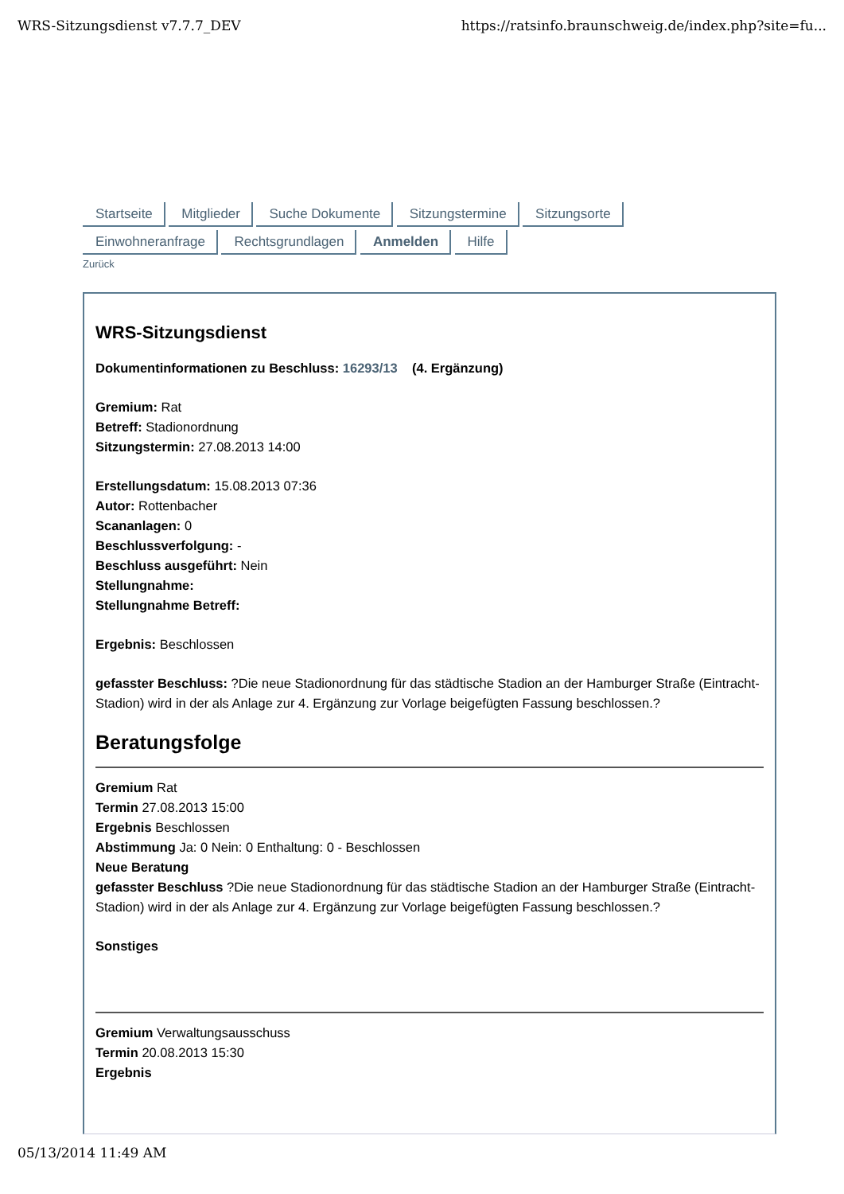WRS-Sitzungsdienst v7.7.7_DEV https://ratsinfo.braunschweig.de/index.php?site=fu...
Startseite Mitglieder Suche Dokumente Sitzungstermine Sitzungsorte Einwohneranfrage Rechtsgrundlagen Anmelden Hilfe
Zurück
WRS-Sitzungsdienst
Dokumentinformationen zu Beschluss: 16293/13 (4. Ergänzung)
Gremium: Rat
Betreff: Stadionordnung
Sitzungstermin: 27.08.2013 14:00
Erstellungsdatum: 15.08.2013 07:36
Autor: Rottenbacher
Scananlagen: 0
Beschlussverfolgung: -
Beschluss ausgeführt: Nein
Stellungnahme:
Stellungnahme Betreff:
Ergebnis: Beschlossen
gefasster Beschluss: ?Die neue Stadionordnung für das städtische Stadion an der Hamburger Straße (Eintracht-Stadion) wird in der als Anlage zur 4. Ergänzung zur Vorlage beigefügten Fassung beschlossen.?
Beratungsfolge
Gremium Rat
Termin 27.08.2013 15:00
Ergebnis Beschlossen
Abstimmung Ja: 0 Nein: 0 Enthaltung: 0 - Beschlossen
Neue Beratung
gefasster Beschluss ?Die neue Stadionordnung für das städtische Stadion an der Hamburger Straße (Eintracht-Stadion) wird in der als Anlage zur 4. Ergänzung zur Vorlage beigefügten Fassung beschlossen.?
Sonstiges
Gremium Verwaltungsausschuss
Termin 20.08.2013 15:30
Ergebnis
05/13/2014 11:49 AM